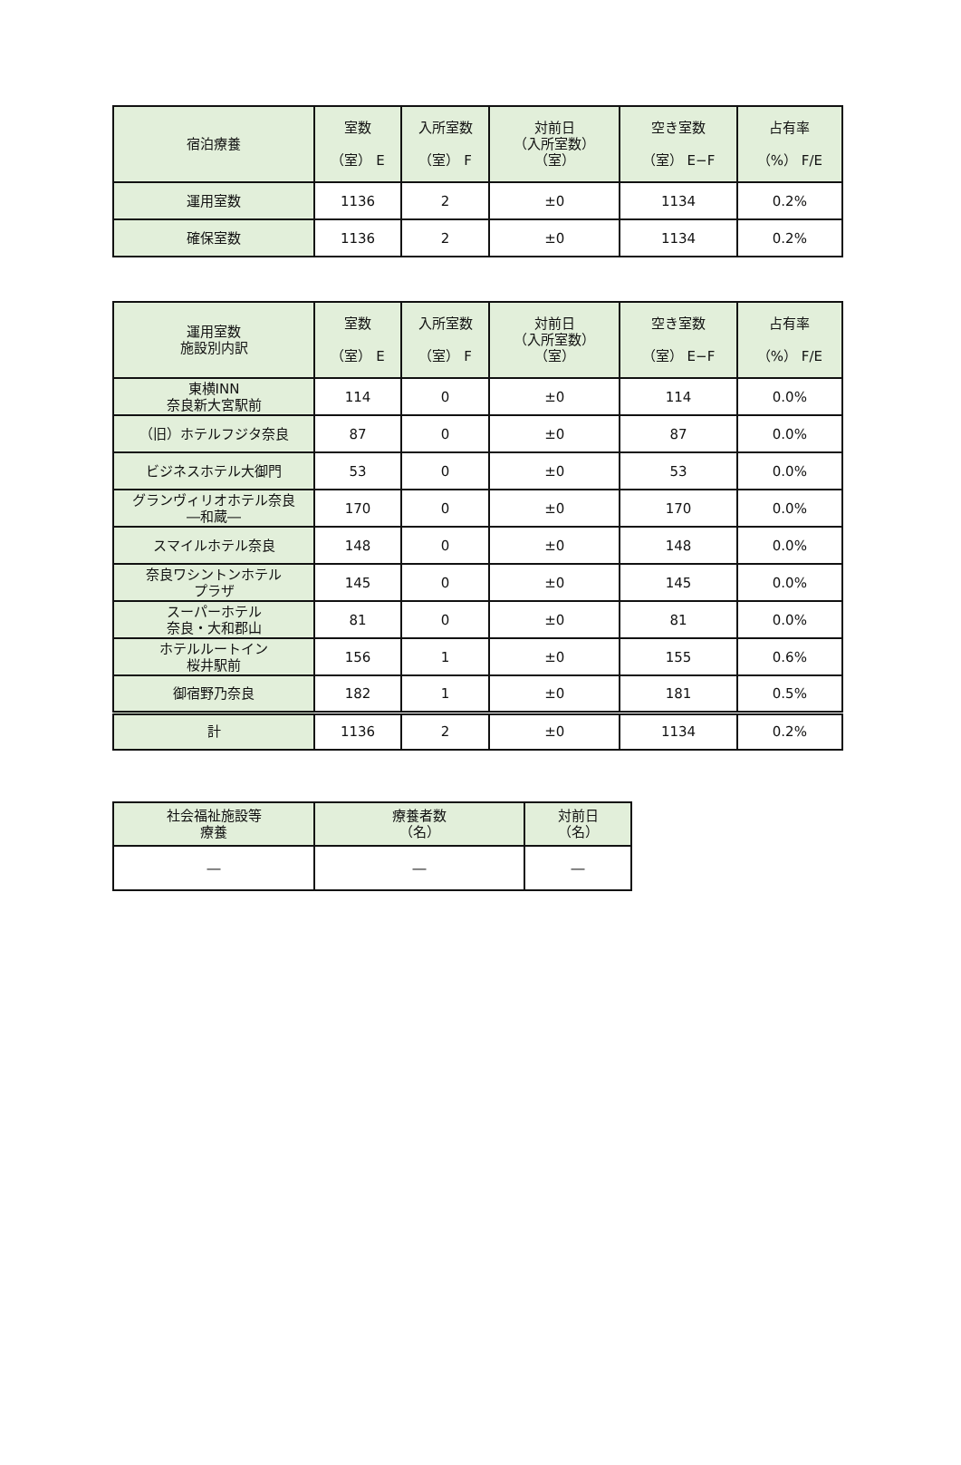| 宿泊療養 | 室数 （室） E | 入所室数 （室） F | 対前日 （入所室数） （室） | 空き室数 （室） E−F | 占有率 （%） F/E |
| --- | --- | --- | --- | --- | --- |
| 運用室数 | 1136 | 2 | ±0 | 1134 | 0.2% |
| 確保室数 | 1136 | 2 | ±0 | 1134 | 0.2% |
| 運用室数 施設別内訳 | 室数 （室） E | 入所室数 （室） F | 対前日 （入所室数） （室） | 空き室数 （室） E−F | 占有率 （%） F/E |
| --- | --- | --- | --- | --- | --- |
| 東横INN 奈良新大宮駅前 | 114 | 0 | ±0 | 114 | 0.0% |
| （旧）ホテルフジタ奈良 | 87 | 0 | ±0 | 87 | 0.0% |
| ビジネスホテル大御門 | 53 | 0 | ±0 | 53 | 0.0% |
| グランヴィリオホテル奈良 ―和蔵― | 170 | 0 | ±0 | 170 | 0.0% |
| スマイルホテル奈良 | 148 | 0 | ±0 | 148 | 0.0% |
| 奈良ワシントンホテル プラザ | 145 | 0 | ±0 | 145 | 0.0% |
| スーパーホテル 奈良・大和郡山 | 81 | 0 | ±0 | 81 | 0.0% |
| ホテルルートイン 桜井駅前 | 156 | 1 | ±0 | 155 | 0.6% |
| 御宿野乃奈良 | 182 | 1 | ±0 | 181 | 0.5% |
| 計 | 1136 | 2 | ±0 | 1134 | 0.2% |
| 社会福祉施設等 療養 | 療養者数 （名） | 対前日 （名） |
| --- | --- | --- |
| ― | ― | ― |